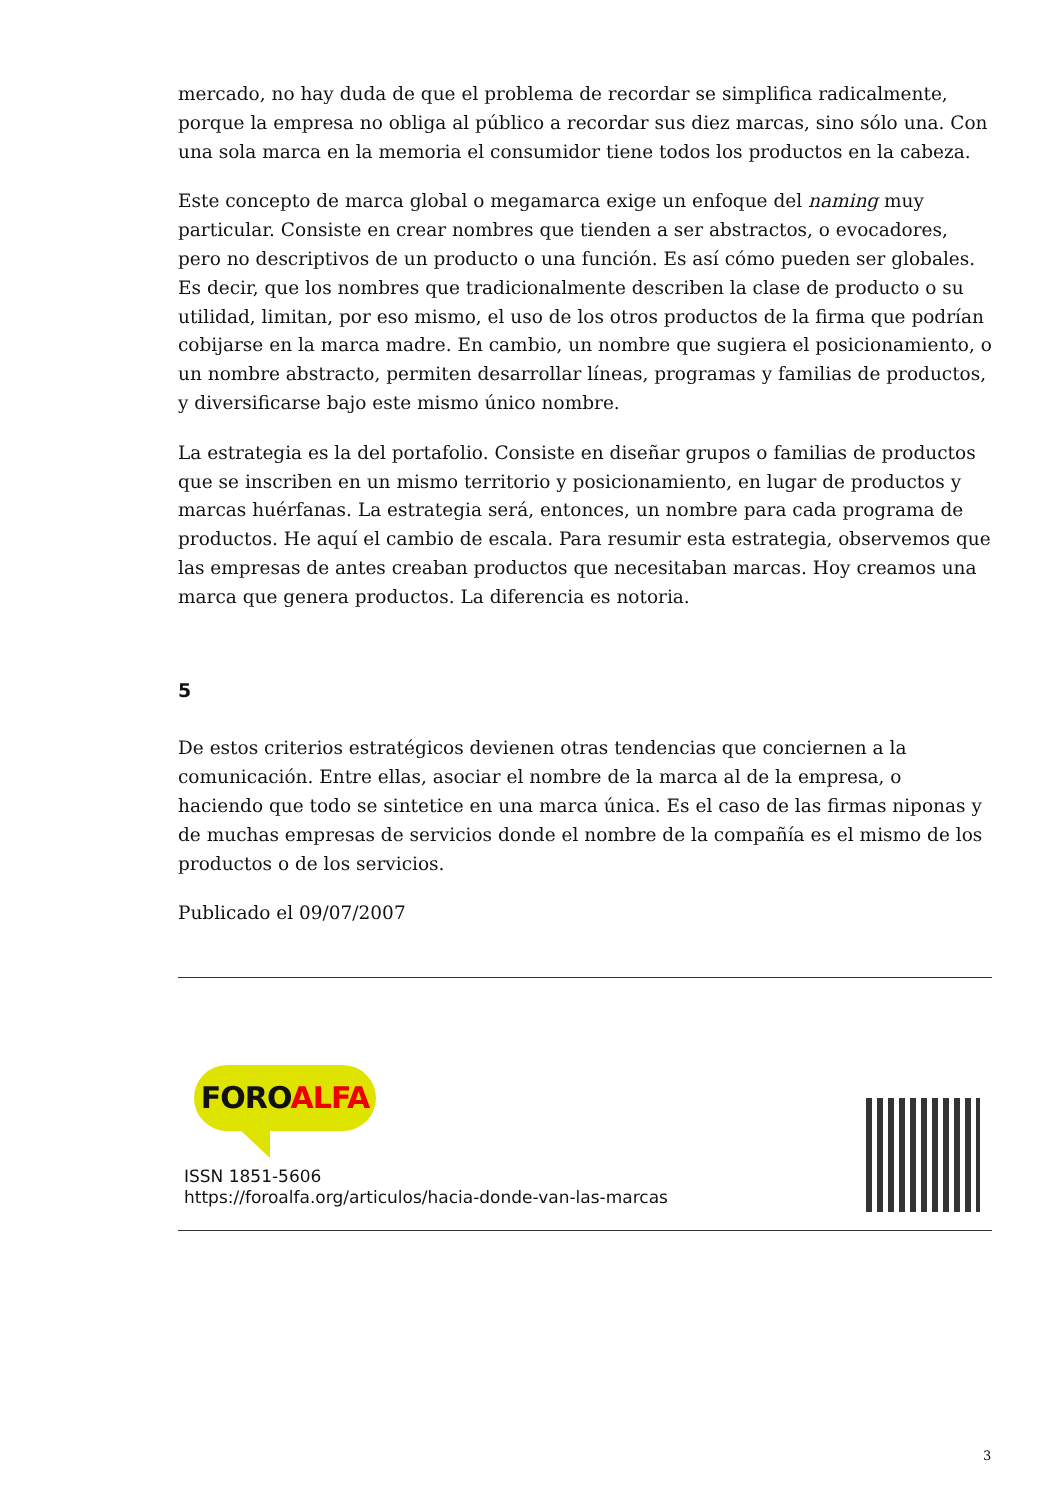mercado, no hay duda de que el problema de recordar se simplifica radicalmente, porque la empresa no obliga al público a recordar sus diez marcas, sino sólo una. Con una sola marca en la memoria el consumidor tiene todos los productos en la cabeza.
Este concepto de marca global o megamarca exige un enfoque del naming muy particular. Consiste en crear nombres que tienden a ser abstractos, o evocadores, pero no descriptivos de un producto o una función. Es así cómo pueden ser globales. Es decir, que los nombres que tradicionalmente describen la clase de producto o su utilidad, limitan, por eso mismo, el uso de los otros productos de la firma que podrían cobijarse en la marca madre. En cambio, un nombre que sugiera el posicionamiento, o un nombre abstracto, permiten desarrollar líneas, programas y familias de productos, y diversificarse bajo este mismo único nombre.
La estrategia es la del portafolio. Consiste en diseñar grupos o familias de productos que se inscriben en un mismo territorio y posicionamiento, en lugar de productos y marcas huérfanas. La estrategia será, entonces, un nombre para cada programa de productos. He aquí el cambio de escala. Para resumir esta estrategia, observemos que las empresas de antes creaban productos que necesitaban marcas. Hoy creamos una marca que genera productos. La diferencia es notoria.
5
De estos criterios estratégicos devienen otras tendencias que conciernen a la comunicación. Entre ellas, asociar el nombre de la marca al de la empresa, o haciendo que todo se sintetice en una marca única. Es el caso de las firmas niponas y de muchas empresas de servicios donde el nombre de la compañía es el mismo de los productos o de los servicios.
Publicado el 09/07/2007
FOROALFA
ISSN 1851-5606
https://foroalfa.org/articulos/hacia-donde-van-las-marcas
3